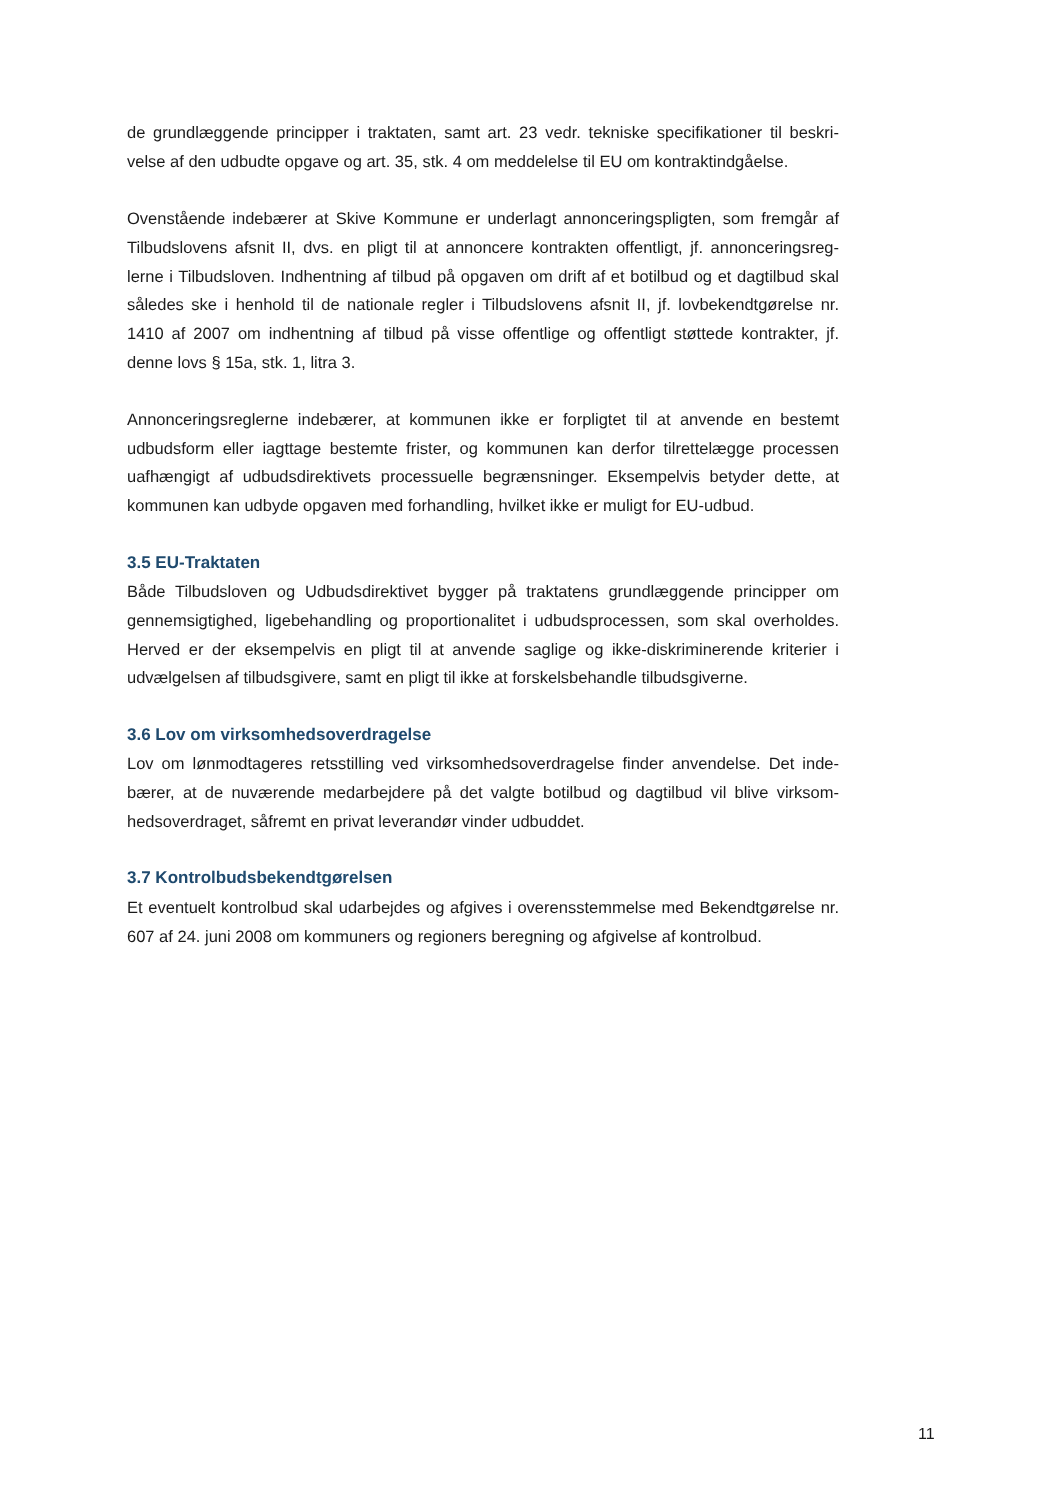de grundlæggende principper i traktaten, samt art. 23 vedr. tekniske specifikationer til beskri-velse af den udbudte opgave og art. 35, stk. 4 om meddelelse til EU om kontraktindgåelse.
Ovenstående indebærer at Skive Kommune er underlagt annonceringspligten, som fremgår af Tilbudslovens afsnit II, dvs. en pligt til at annoncere kontrakten offentligt, jf. annonceringsreg-lerne i Tilbudsloven. Indhentning af tilbud på opgaven om drift af et botilbud og et dagtilbud skal således ske i henhold til de nationale regler i Tilbudslovens afsnit II, jf. lovbekendtgørelse nr. 1410 af 2007 om indhentning af tilbud på visse offentlige og offentligt støttede kontrakter, jf. denne lovs § 15a, stk. 1, litra 3.
Annonceringsreglerne indebærer, at kommunen ikke er forpligtet til at anvende en bestemt udbudsform eller iagttage bestemte frister, og kommunen kan derfor tilrettelægge processen uafhængigt af udbudsdirektivets processuelle begrænsninger. Eksempelvis betyder dette, at kommunen kan udbyde opgaven med forhandling, hvilket ikke er muligt for EU-udbud.
3.5 EU-Traktaten
Både Tilbudsloven og Udbudsdirektivet bygger på traktatens grundlæggende principper om gennemsigtighed, ligebehandling og proportionalitet i udbudsprocessen, som skal overholdes. Herved er der eksempelvis en pligt til at anvende saglige og ikke-diskriminerende kriterier i udvælgelsen af tilbudsgivere, samt en pligt til ikke at forskelsbehandle tilbudsgiverne.
3.6 Lov om virksomhedsoverdragelse
Lov om lønmodtageres retsstilling ved virksomhedsoverdragelse finder anvendelse. Det inde-bærer, at de nuværende medarbejdere på det valgte botilbud og dagtilbud vil blive virksom-hedsoverdraget, såfremt en privat leverandør vinder udbuddet.
3.7 Kontrolbudsbekendtgørelsen
Et eventuelt kontrolbud skal udarbejdes og afgives i overensstemmelse med Bekendtgørelse nr. 607 af 24. juni 2008 om kommuners og regioners beregning og afgivelse af kontrolbud.
11